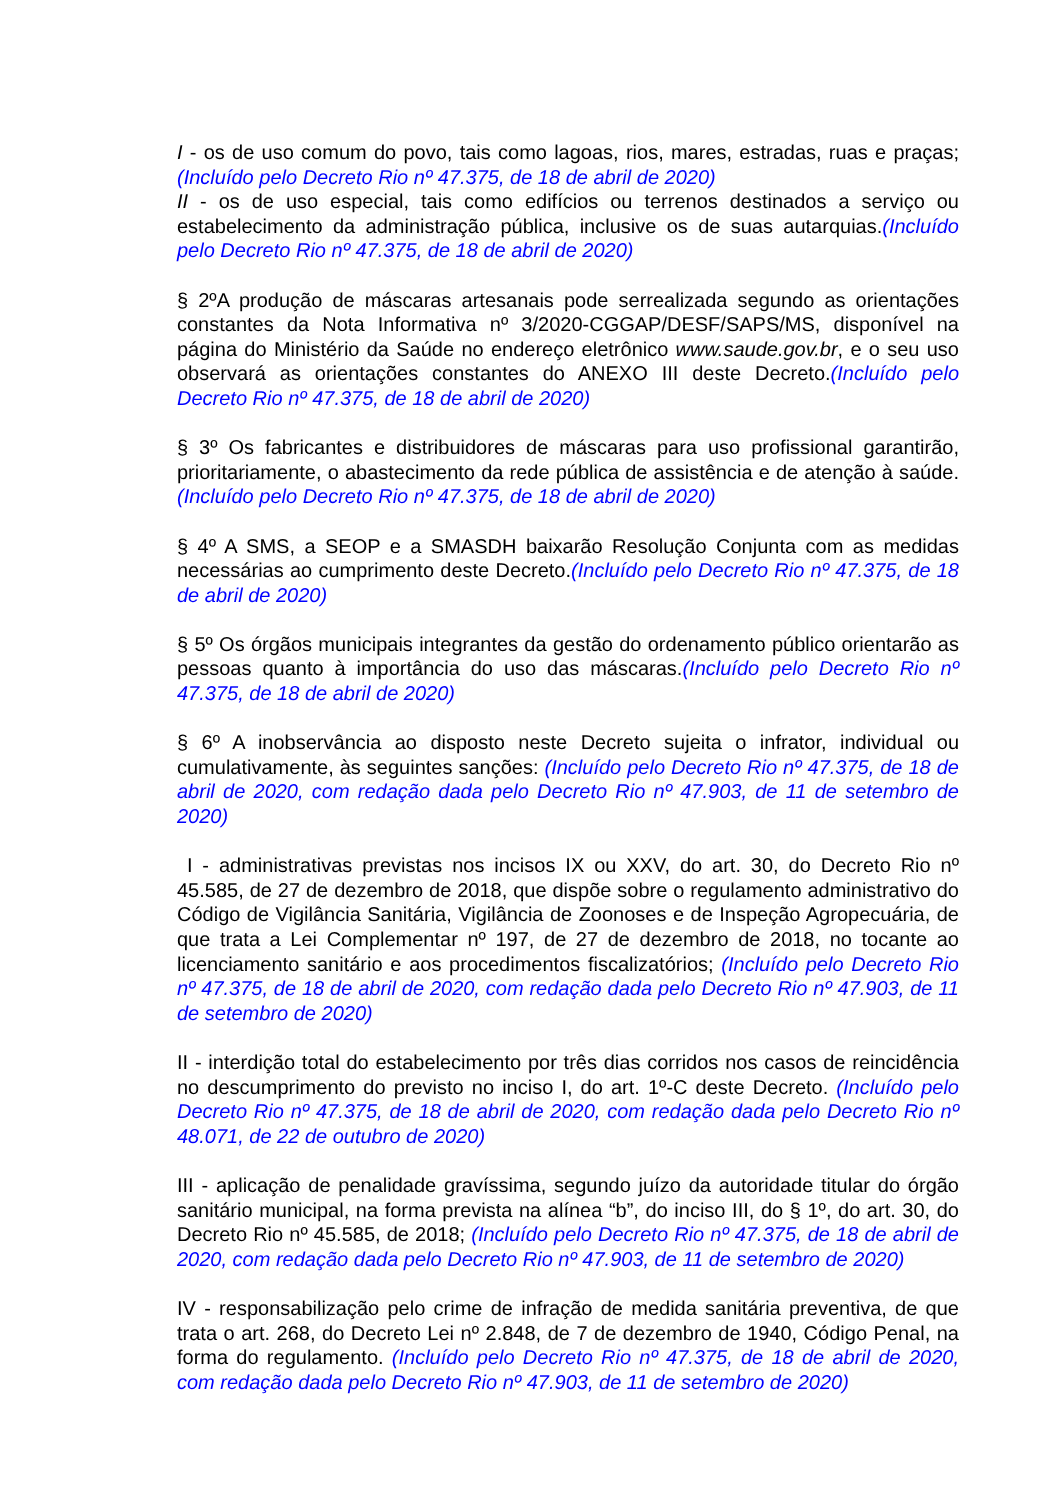I - os de uso comum do povo, tais como lagoas, rios, mares, estradas, ruas e praças;(Incluído pelo Decreto Rio nº 47.375, de 18 de abril de 2020)
II - os de uso especial, tais como edifícios ou terrenos destinados a serviço ou estabelecimento da administração pública, inclusive os de suas autarquias.(Incluído pelo Decreto Rio nº 47.375, de 18 de abril de 2020)
§ 2ºA produção de máscaras artesanais pode serrealizada segundo as orientações constantes da Nota Informativa nº 3/2020-CGGAP/DESF/SAPS/MS, disponível na página do Ministério da Saúde no endereço eletrônico www.saude.gov.br, e o seu uso observará as orientações constantes do ANEXO III deste Decreto.(Incluído pelo Decreto Rio nº 47.375, de 18 de abril de 2020)
§ 3º Os fabricantes e distribuidores de máscaras para uso profissional garantirão, prioritariamente, o abastecimento da rede pública de assistência e de atenção à saúde.(Incluído pelo Decreto Rio nº 47.375, de 18 de abril de 2020)
§ 4º A SMS, a SEOP e a SMASDH baixarão Resolução Conjunta com as medidas necessárias ao cumprimento deste Decreto.(Incluído pelo Decreto Rio nº 47.375, de 18 de abril de 2020)
§ 5º Os órgãos municipais integrantes da gestão do ordenamento público orientarão as pessoas quanto à importância do uso das máscaras.(Incluído pelo Decreto Rio nº 47.375, de 18 de abril de 2020)
§ 6º A inobservância ao disposto neste Decreto sujeita o infrator, individual ou cumulativamente, às seguintes sanções: (Incluído pelo Decreto Rio nº 47.375, de 18 de abril de 2020, com redação dada pelo Decreto Rio nº 47.903, de 11 de setembro de 2020)
I - administrativas previstas nos incisos IX ou XXV, do art. 30, do Decreto Rio nº 45.585, de 27 de dezembro de 2018, que dispõe sobre o regulamento administrativo do Código de Vigilância Sanitária, Vigilância de Zoonoses e de Inspeção Agropecuária, de que trata a Lei Complementar nº 197, de 27 de dezembro de 2018, no tocante ao licenciamento sanitário e aos procedimentos fiscalizatórios; (Incluído pelo Decreto Rio nº 47.375, de 18 de abril de 2020, com redação dada pelo Decreto Rio nº 47.903, de 11 de setembro de 2020)
II - interdição total do estabelecimento por três dias corridos nos casos de reincidência no descumprimento do previsto no inciso I, do art. 1º-C deste Decreto. (Incluído pelo Decreto Rio nº 47.375, de 18 de abril de 2020, com redação dada pelo Decreto Rio nº 48.071, de 22 de outubro de 2020)
III - aplicação de penalidade gravíssima, segundo juízo da autoridade titular do órgão sanitário municipal, na forma prevista na alínea “b”, do inciso III, do § 1º, do art. 30, do Decreto Rio nº 45.585, de 2018; (Incluído pelo Decreto Rio nº 47.375, de 18 de abril de 2020, com redação dada pelo Decreto Rio nº 47.903, de 11 de setembro de 2020)
IV - responsabilização pelo crime de infração de medida sanitária preventiva, de que trata o art. 268, do Decreto Lei nº 2.848, de 7 de dezembro de 1940, Código Penal, na forma do regulamento. (Incluído pelo Decreto Rio nº 47.375, de 18 de abril de 2020, com redação dada pelo Decreto Rio nº 47.903, de 11 de setembro de 2020)